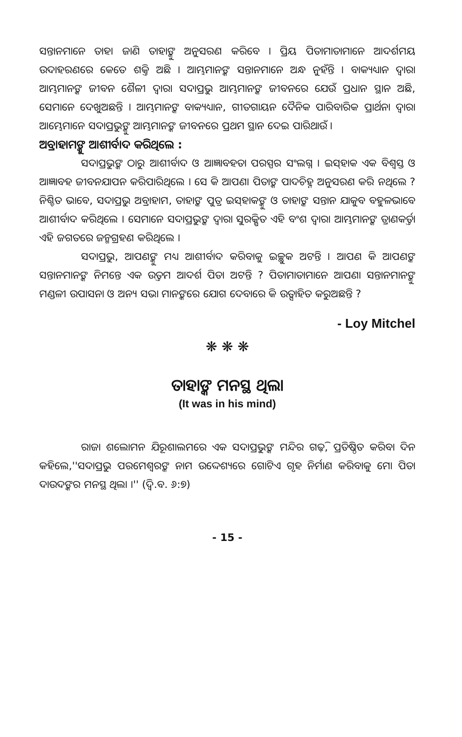ସନ୍ତାନମାନେ ତାହା ଜାଣି ତାହାଙ୍କୁ ଅନୁସରଣ କରିବେ । ପ୍ରିୟ ପିତାମାତାମାନେ ଆଦର୍ଶମୟ ଉଦାହରଣରେ କେତେ ଶକ୍ତି ଅଛି । ଆମ୍ଭମାନଙ୍କ ସନ୍ତାନମାନେ ଅନ୍ଧ ନୁହଁନ୍ତି । ବାକ୍ୟଧ୍ୟାନ ଦ୍ୱାରା ଆମ୍ଭମାନଙ୍କ ଜୀବନ ଶୈଳୀ ଦ୍ୱାରା ସଦାପ୍ରଭୁ ଆମ୍ଭମାନଙ୍କ ଜୀବନରେ ଯେଉଁ ପ୍ରଧାନ ସ୍ଥାନ ଅଛି, ସେମାନେ ଦେଖୁଅଛନ୍ତି । ଆମ୍ଭମାନଙ୍କ ବାକ୍ୟଧ୍ୟାନ, ଗୀତଗାୟନ ଦୈନିକ ପାରିବାରିକ ପ୍ରାର୍ଥନା ଦ୍ୱାରା ଆମ୍ଭେମାନେ ସଦାପ୍ରଭୁଙ୍କୁ ଆମ୍ଭମାନଙ୍କ ଜୀବନରେ ପ୍ରଥମ ସ୍ଥାନ ଦେଇ ପାରିଥାଉଁ ।
ଅବ୍ରାହାମଙ୍କୁ ଆଶୀର୍ବାଦ କରିଥିଲେ :
ସଦାପ୍ରଭୁଙ୍କ ଠାରୁ ଆଶୀର୍ବାଦ ଓ ଆଜ୍ଞାବହତା ପରସ୍ପର ସଂଲଗ୍ନ । ଇସ୍‌ହାକ ଏକ ବିଶ୍ୱସ୍ତ ଓ ଆଜ୍ଞାବହ ଜୀବନଯାପନ କରିପାରିଥିଲେ । ସେ କି ଆପଣା ପିତାଙ୍କ ପାଦଚିହ୍ନ ଅନୁସରଣ କରି ନଥିଲେ ? ନିଶ୍ଚିତ ଭାବେ, ସଦାପ୍ରଭୁ ଅବ୍ରାହାମ, ତାହାଙ୍କ ପୁତ୍ର ଇସ୍‌ହାକଙ୍କୁ ଓ ତାହାଙ୍କ ସନ୍ତାନ ଯାକୁବ ବହୁଳଭାବେ ଆଶୀର୍ବାଦ କରିଥିଲେ । ସେମାନେ ସଦାପ୍ରଭୁଙ୍କ ଦ୍ୱାରା ସୁରକ୍ଷିତ ଏହି ବଂଶ ଦ୍ୱାରା ଆମ୍ଭମାନଙ୍କ ତ୍ରାଣକର୍ତ୍ତା ଏହି ଜଗତରେ ଜନ୍ମଗ୍ରହଣ କରିଥିଲେ ।
ସଦାପ୍ରଭୁ, ଆପଣଙ୍କୁ ମଧ୍ୟ ଆଶୀର୍ବାଦ କରିବାକୁ ଇଚ୍ଛୁକ ଅଟନ୍ତି । ଆପଣ କି ଆପଣଙ୍କ ସନ୍ତାନମାନଙ୍କ ନିମନ୍ତେ ଏକ ଉତ୍ତମ ଆଦର୍ଶ ପିତା ଅଟନ୍ତି ? ପିତାମାତାମାନେ ଆପଣା ସନ୍ତାନମାନଙ୍କୁ ମଣ୍ଡଳୀ ଉପାସନା ଓ ଅନ୍ୟ ସଭା ମାନଙ୍କରେ ଯୋଗ ଦେବାରେ କି ଉତ୍ସାହିତ କରୁଅଛନ୍ତି ?
- Loy Mitchel
❋ ❋ ❋
ତାହାଙ୍କ ମନସ୍ଥ ଥିଲା
(It was in his mind)
ରାଜା ଶଲୋମନ ଯିରୂଶାଲମରେ ଏକ ସଦାପ୍ରଭୁଙ୍କ ମନ୍ଦିର ଗଢ଼ି, ପ୍ରତିଷ୍ଠିତ କରିବା ଦିନ କହିଲେ,''ସଦାପ୍ରଭୁ ପରମେଶ୍ୱରଙ୍କ ନାମ ଉଦ୍ଦେଶ୍ୟରେ ଗୋଟିଏ ଗୃହ ନିର୍ମାଣ କରିବାକୁ ମୋ ପିତା ଦାଉଦଙ୍କର ମନସ୍ଥ ଥିଲା ।'' (ଦ୍ୱି.ବ. ୬:୭)
- 15 -